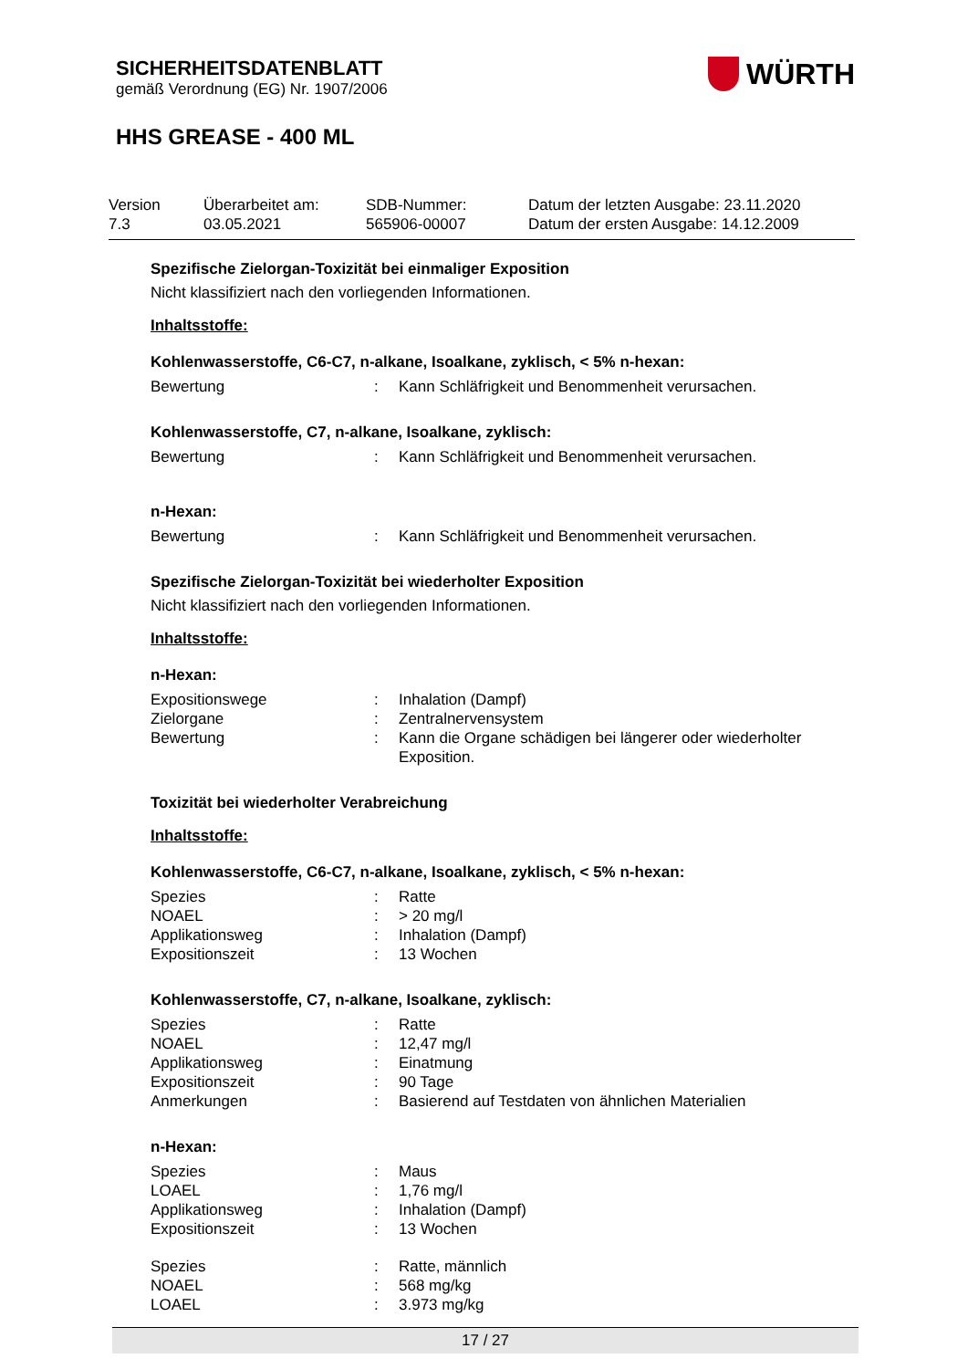SICHERHEITSDATENBLATT
gemäß Verordnung (EG) Nr. 1907/2006
WÜRTH
HHS GREASE - 400 ML
Version
7.3
Überarbeitet am:
03.05.2021
SDB-Nummer:
565906-00007
Datum der letzten Ausgabe: 23.11.2020
Datum der ersten Ausgabe: 14.12.2009
Spezifische Zielorgan-Toxizität bei einmaliger Exposition
Nicht klassifiziert nach den vorliegenden Informationen.
Inhaltsstoffe:
Kohlenwasserstoffe, C6-C7, n-alkane, Isoalkane, zyklisch, < 5% n-hexan:
| Bewertung | : | Kann Schläfrigkeit und Benommenheit verursachen. |
Kohlenwasserstoffe, C7, n-alkane, Isoalkane, zyklisch:
| Bewertung | : | Kann Schläfrigkeit und Benommenheit verursachen. |
n-Hexan:
| Bewertung | : | Kann Schläfrigkeit und Benommenheit verursachen. |
Spezifische Zielorgan-Toxizität bei wiederholter Exposition
Nicht klassifiziert nach den vorliegenden Informationen.
Inhaltsstoffe:
n-Hexan:
| Expositionswege | : | Inhalation (Dampf) |
| Zielorgane | : | Zentralnervensystem |
| Bewertung | : | Kann die Organe schädigen bei längerer oder wiederholter Exposition. |
Toxizität bei wiederholter Verabreichung
Inhaltsstoffe:
Kohlenwasserstoffe, C6-C7, n-alkane, Isoalkane, zyklisch, < 5% n-hexan:
| Spezies | : | Ratte |
| NOAEL | : | > 20 mg/l |
| Applikationsweg | : | Inhalation (Dampf) |
| Expositionszeit | : | 13 Wochen |
Kohlenwasserstoffe, C7, n-alkane, Isoalkane, zyklisch:
| Spezies | : | Ratte |
| NOAEL | : | 12,47 mg/l |
| Applikationsweg | : | Einatmung |
| Expositionszeit | : | 90 Tage |
| Anmerkungen | : | Basierend auf Testdaten von ähnlichen Materialien |
n-Hexan:
| Spezies | : | Maus |
| LOAEL | : | 1,76 mg/l |
| Applikationsweg | : | Inhalation (Dampf) |
| Expositionszeit | : | 13 Wochen |
| Spezies | : | Ratte, männlich |
| NOAEL | : | 568 mg/kg |
| LOAEL | : | 3.973 mg/kg |
17 / 27